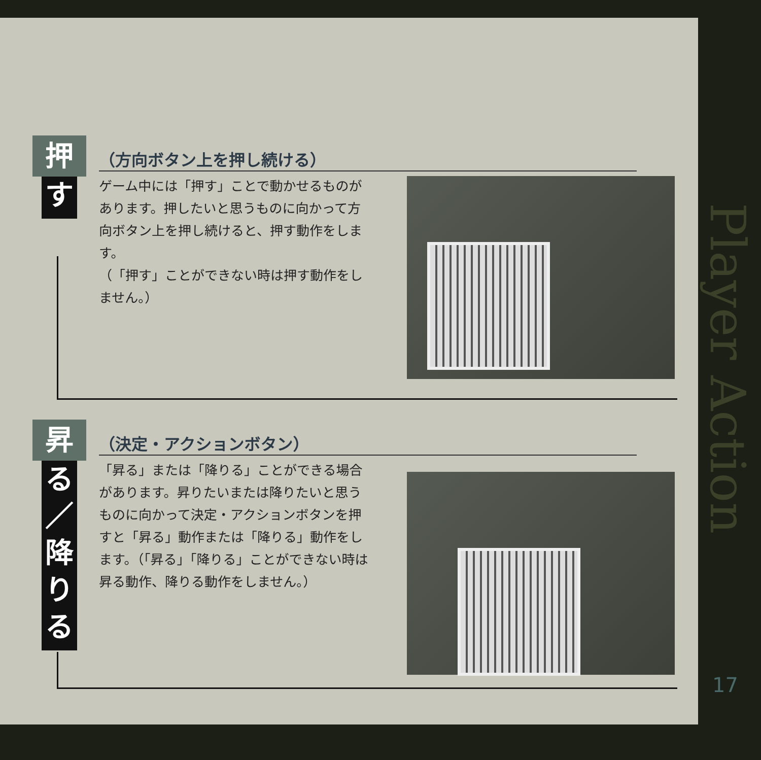押
す
（方向ボタン上を押し続ける）
ゲーム中には「押す」ことで動かせるものがあります。押したいと思うものに向かって方向ボタン上を押し続けると、押す動作をします。
（「押す」ことができない時は押す動作をしません。）
昇
る
／
降
り
る
（決定・アクションボタン）
「昇る」または「降りる」ことができる場合があります。昇りたいまたは降りたいと思うものに向かって決定・アクションボタンを押すと「昇る」動作または「降りる」動作をします。（「昇る」「降りる」ことができない時は昇る動作、降りる動作をしません。）
Player Action
17